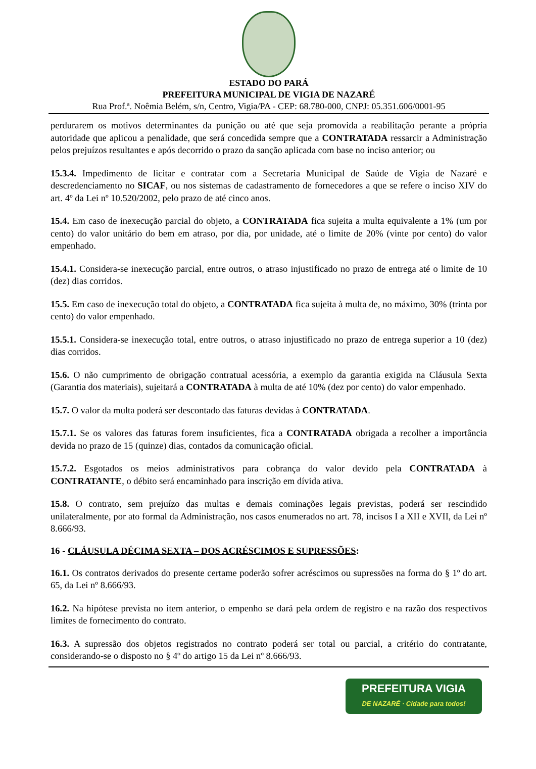ESTADO DO PARÁ
PREFEITURA MUNICIPAL DE VIGIA DE NAZARÉ
Rua Prof.ª. Noêmia Belém, s/n, Centro, Vigia/PA - CEP: 68.780-000, CNPJ: 05.351.606/0001-95
perdurarem os motivos determinantes da punição ou até que seja promovida a reabilitação perante a própria autoridade que aplicou a penalidade, que será concedida sempre que a CONTRATADA ressarcir a Administração pelos prejuízos resultantes e após decorrido o prazo da sanção aplicada com base no inciso anterior; ou
15.3.4. Impedimento de licitar e contratar com a Secretaria Municipal de Saúde de Vigia de Nazaré e descredenciamento no SICAF, ou nos sistemas de cadastramento de fornecedores a que se refere o inciso XIV do art. 4º da Lei nº 10.520/2002, pelo prazo de até cinco anos.
15.4. Em caso de inexecução parcial do objeto, a CONTRATADA fica sujeita a multa equivalente a 1% (um por cento) do valor unitário do bem em atraso, por dia, por unidade, até o limite de 20% (vinte por cento) do valor empenhado.
15.4.1. Considera-se inexecução parcial, entre outros, o atraso injustificado no prazo de entrega até o limite de 10 (dez) dias corridos.
15.5. Em caso de inexecução total do objeto, a CONTRATADA fica sujeita à multa de, no máximo, 30% (trinta por cento) do valor empenhado.
15.5.1. Considera-se inexecução total, entre outros, o atraso injustificado no prazo de entrega superior a 10 (dez) dias corridos.
15.6. O não cumprimento de obrigação contratual acessória, a exemplo da garantia exigida na Cláusula Sexta (Garantia dos materiais), sujeitará a CONTRATADA à multa de até 10% (dez por cento) do valor empenhado.
15.7. O valor da multa poderá ser descontado das faturas devidas à CONTRATADA.
15.7.1. Se os valores das faturas forem insuficientes, fica a CONTRATADA obrigada a recolher a importância devida no prazo de 15 (quinze) dias, contados da comunicação oficial.
15.7.2. Esgotados os meios administrativos para cobrança do valor devido pela CONTRATADA à CONTRATANTE, o débito será encaminhado para inscrição em dívida ativa.
15.8. O contrato, sem prejuízo das multas e demais cominações legais previstas, poderá ser rescindido unilateralmente, por ato formal da Administração, nos casos enumerados no art. 78, incisos I a XII e XVII, da Lei nº 8.666/93.
16 - CLÁUSULA DÉCIMA SEXTA – DOS ACRÉSCIMOS E SUPRESSÕES:
16.1. Os contratos derivados do presente certame poderão sofrer acréscimos ou supressões na forma do § 1º do art. 65, da Lei nº 8.666/93.
16.2. Na hipótese prevista no item anterior, o empenho se dará pela ordem de registro e na razão dos respectivos limites de fornecimento do contrato.
16.3. A supressão dos objetos registrados no contrato poderá ser total ou parcial, a critério do contratante, considerando-se o disposto no § 4º do artigo 15 da Lei nº 8.666/93.
PREFEITURA VIGIA
DE NAZARÉ · Cidade para todos!